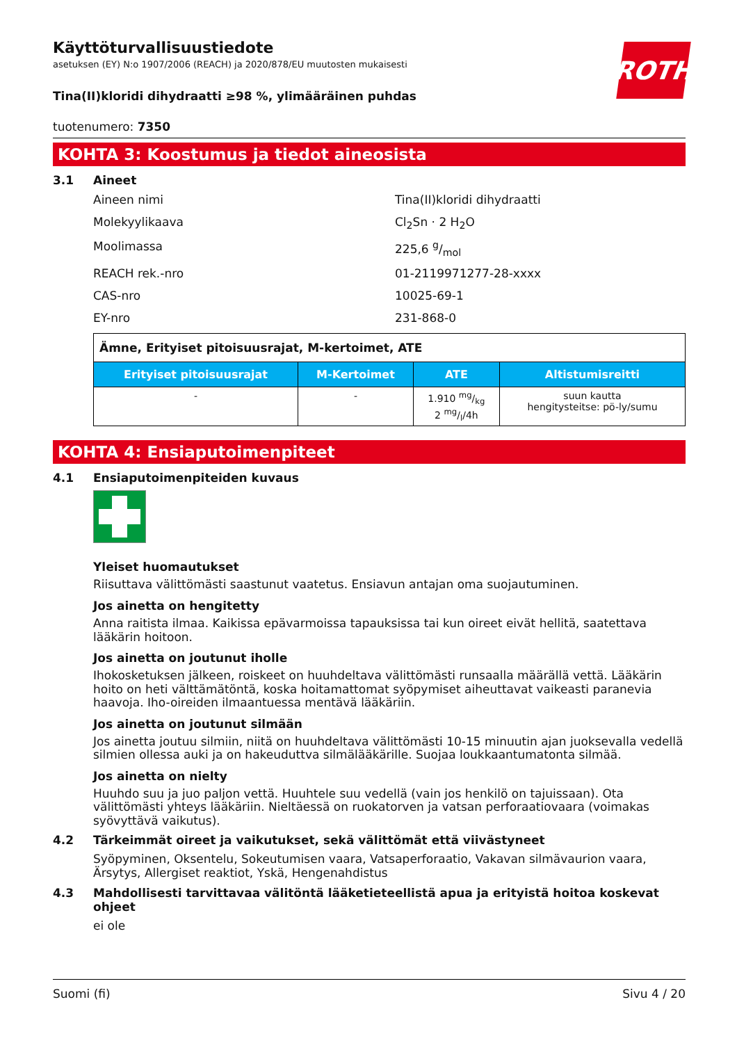ROTH
Käyttöturvallisuustiedote
asetuksen (EY) N:o 1907/2006 (REACH) ja 2020/878/EU muutosten mukaisesti
Tina(II)kloridi dihydraatti ≥98 %, ylimääräinen puhdas
tuotenumero: 7350
KOHTA 3: Koostumus ja tiedot aineosista
3.1 Aineet
Aineen nimi Tina(II)kloridi dihydraatti
Molekyylikaava Cl<sub>2</sub>Sn · 2 H<sub>2</sub>O
Moolimassa 225,6 g/mol
REACH rek.-nro 01-2119971277-28-xxxx
CAS-nro 10025-69-1
EY-nro 231-868-0
| Ämne, Erityiset pitoisuusrajat, M-kertoimet, ATE | | | |
| Erityiset pitoisuusrajat | M-Kertoimet | ATE | Altistumisreitti |
| - | - | 1.910 mg/kg 2 mg/l/4h | suun kautta hengitysteitse: pö-ly/sumu |
KOHTA 4: Ensiaputoimenpiteet
4.1 Ensiaputoimenpiteiden kuvaus
Yleiset huomautukset
Riisuttava välittömästi saastunut vaatetus. Ensiavun antajan oma suojautuminen.
Jos ainetta on hengitetty
Anna raitista ilmaa. Kaikissa epävarmoissa tapauksissa tai kun oireet eivät hellitä, saatettava lääkärin hoitoon.
Jos ainetta on joutunut iholle
Ihokosketuksen jälkeen, roiskeet on huuhdeltava välittömästi runsaalla määrällä vettä. Lääkärin hoito on heti välttämätöntä, koska hoitamattomat syöpymiset aiheuttavat vaikeasti paranevia haavoja. Iho-oireiden ilmaantuessa mentävä lääkäriin.
Jos ainetta on joutunut silmään
Jos ainetta joutuu silmiin, niitä on huuhdeltava välittömästi 10-15 minuutin ajan juoksevalla vedellä silmien ollessa auki ja on hakeuduttva silmälääkärille. Suojaa loukkaantumatonta silmää.
Jos ainetta on nielty
Huuhdo suu ja juo paljon vettä. Huuhtele suu vedellä (vain jos henkilö on tajuissaan). Ota välittömästi yhteys lääkäriin. Nieltäessä on ruokatorven ja vatsan perforaatiovaara (voimakas syövyttävä vaikutus).
4.2 Tärkeimmät oireet ja vaikutukset, sekä välittömät että viivästyneet
Syöpyminen, Oksentelu, Sokeutumisen vaara, Vatsaperforaatio, Vakavan silmävaurion vaara, Ärsytys, Allergiset reaktiot, Yskä, Hengenahdistus
4.3 Mahdollisesti tarvittavaa välitöntä lääketieteellistä apua ja erityistä hoitoa koskevat ohjeet
ei ole
Suomi (fi) Sivu 4 / 20